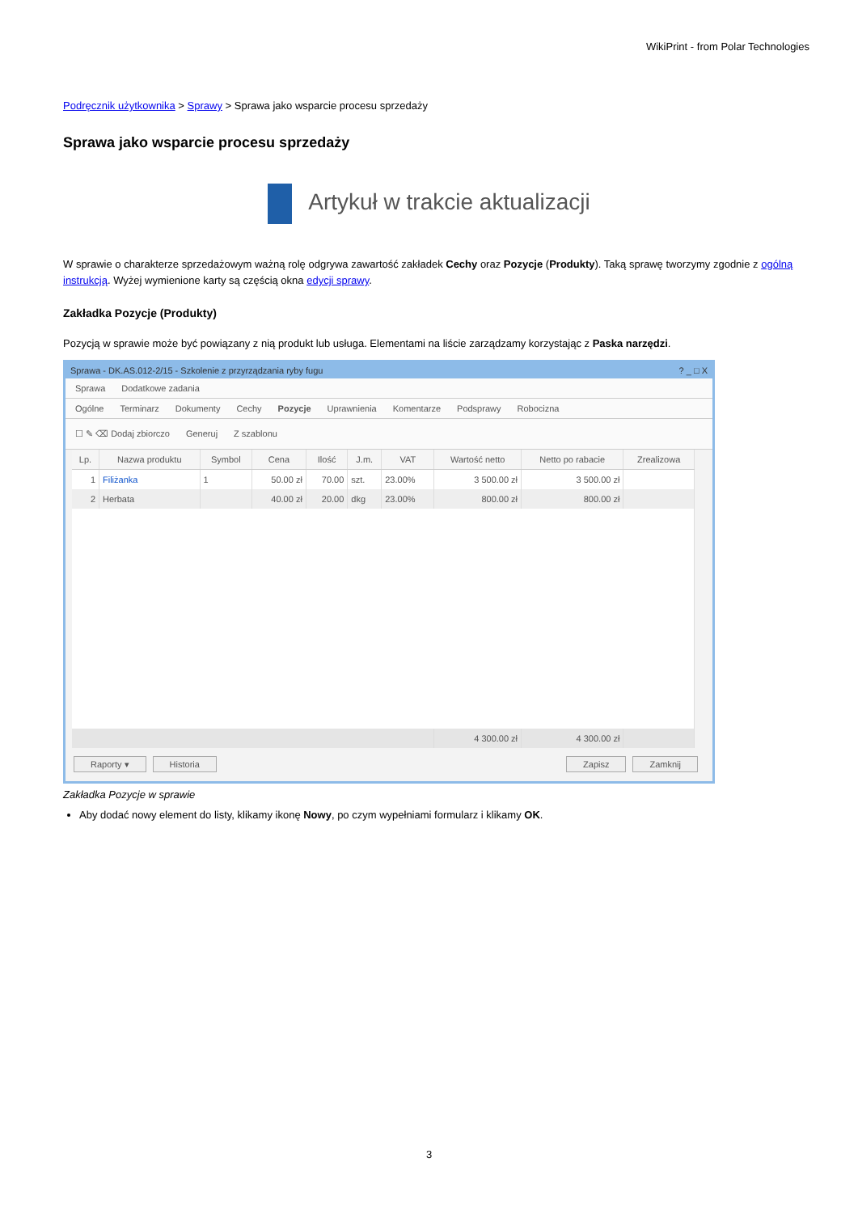WikiPrint - from Polar Technologies
Podręcznik użytkownika > Sprawy > Sprawa jako wsparcie procesu sprzedaży
Sprawa jako wsparcie procesu sprzedaży
Artykuł w trakcie aktualizacji
W sprawie o charakterze sprzedażowym ważną rolę odgrywa zawartość zakładek Cechy oraz Pozycje (Produkty). Taką sprawę tworzymy zgodnie z ogólną instrukcją. Wyżej wymienione karty są częścią okna edycji sprawy.
Zakładka Pozycje (Produkty)
Pozycją w sprawie może być powiązany z nią produkt lub usługa. Elementami na liście zarządzamy korzystając z Paska narzędzi.
Sprawa - DK.AS.012-2/15 - Szkolenie z przyrządzania ryby fugu ? _ □ X
Sprawa Dodatkowe zadania
Ogólne Terminarz Dokumenty Cechy Pozycje Uprawnienia Komentarze Podsprawy Robocizna
☐ ✎ ⌫ Dodaj zbiorczo Generuj Z szablonu
| Lp. | Nazwa produktu | Symbol | Cena | Ilość | J.m. | VAT | Wartość netto | Netto po rabacie | Zrealizowa |
| --- | --- | --- | --- | --- | --- | --- | --- | --- | --- |
| 1 | Filiżanka | 1 | 50.00 zł | 70.00 | szt. | 23.00% | 3 500.00 zł | 3 500.00 zł | |
| 2 | Herbata | | 40.00 zł | 20.00 | dkg | 23.00% | 800.00 zł | 800.00 zł | |
| | | | | | | | 4 300.00 zł | 4 300.00 zł | |
Raporty ▾ Historia Zapisz Zamknij
Zakładka Pozycje w sprawie
Aby dodać nowy element do listy, klikamy ikonę Nowy, po czym wypełniami formularz i klikamy OK.
3